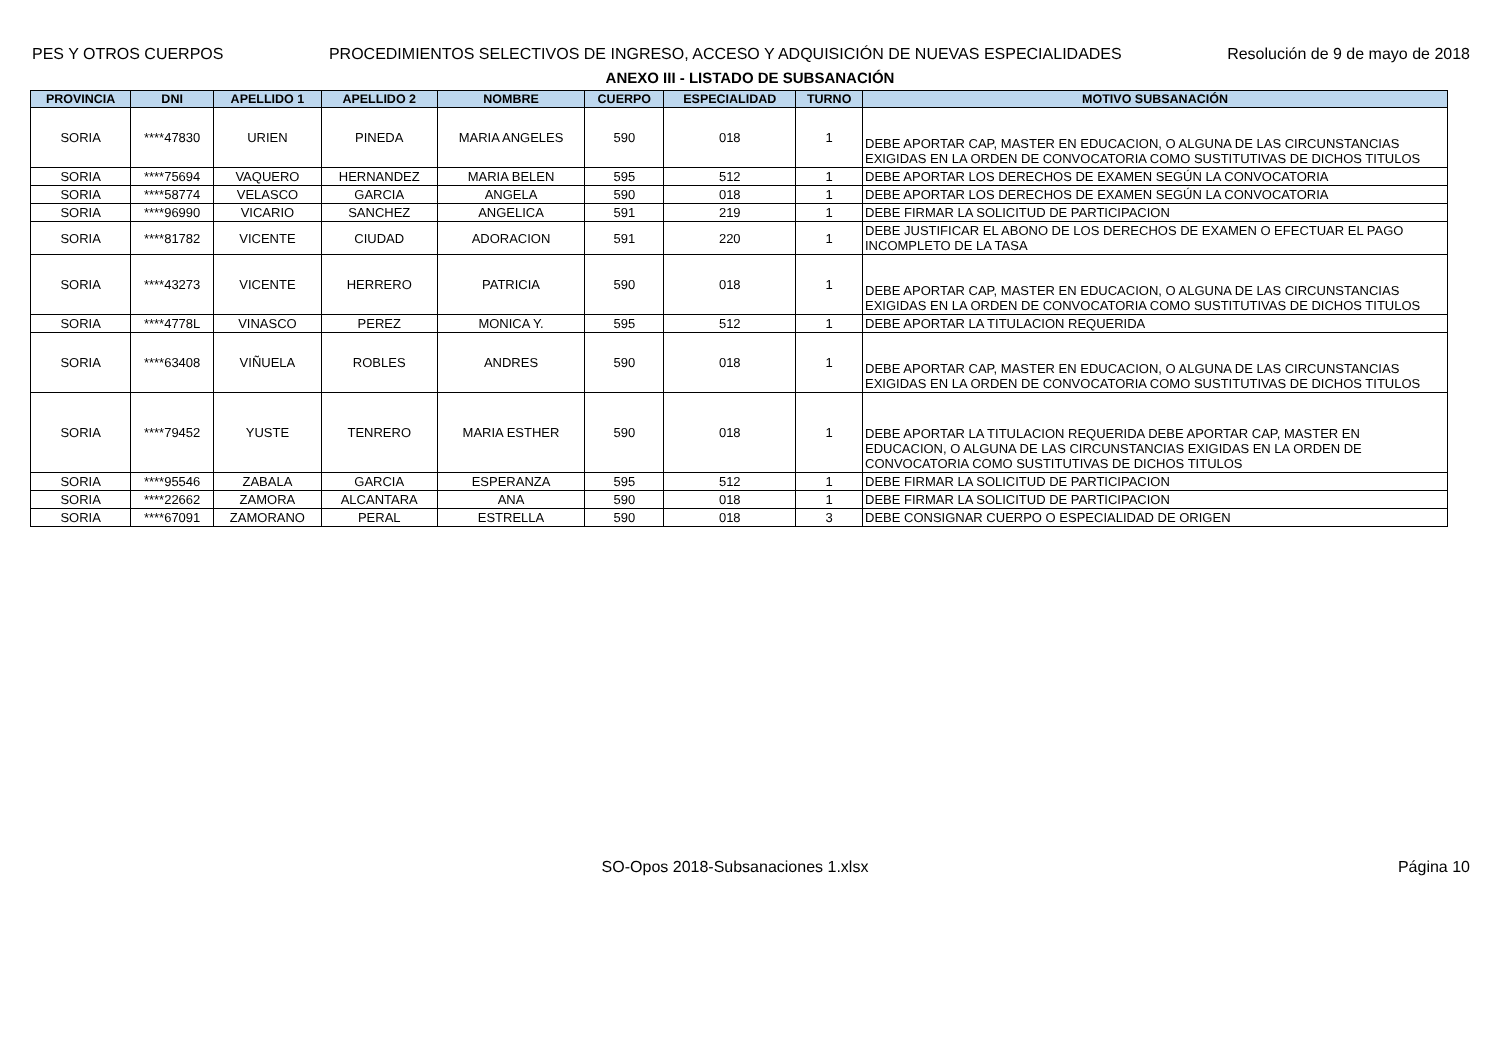PES Y OTROS CUERPOS PROCEDIMIENTOS SELECTIVOS DE INGRESO, ACCESO Y ADQUISICIÓN DE NUEVAS ESPECIALIDADES Resolución de 9 de mayo de 2018
ANEXO III - LISTADO DE SUBSANACIÓN
| PROVINCIA | DNI | APELLIDO 1 | APELLIDO 2 | NOMBRE | CUERPO | ESPECIALIDAD | TURNO | MOTIVO SUBSANACIÓN |
| --- | --- | --- | --- | --- | --- | --- | --- | --- |
| SORIA | ****47830 | URIEN | PINEDA | MARIA ANGELES | 590 | 018 | 1 | DEBE APORTAR CAP, MASTER EN EDUCACION, O ALGUNA DE LAS CIRCUNSTANCIAS EXIGIDAS EN LA ORDEN DE CONVOCATORIA COMO SUSTITUTIVAS DE DICHOS TITULOS |
| SORIA | ****75694 | VAQUERO | HERNANDEZ | MARIA BELEN | 595 | 512 | 1 | DEBE APORTAR LOS DERECHOS DE EXAMEN SEGÚN LA CONVOCATORIA |
| SORIA | ****58774 | VELASCO | GARCIA | ANGELA | 590 | 018 | 1 | DEBE APORTAR LOS DERECHOS DE EXAMEN SEGÚN LA CONVOCATORIA |
| SORIA | ****96990 | VICARIO | SANCHEZ | ANGELICA | 591 | 219 | 1 | DEBE FIRMAR LA SOLICITUD DE PARTICIPACION |
| SORIA | ****81782 | VICENTE | CIUDAD | ADORACION | 591 | 220 | 1 | DEBE JUSTIFICAR EL ABONO DE LOS DERECHOS DE EXAMEN O EFECTUAR EL PAGO INCOMPLETO DE LA TASA |
| SORIA | ****43273 | VICENTE | HERRERO | PATRICIA | 590 | 018 | 1 | DEBE APORTAR CAP, MASTER EN EDUCACION, O ALGUNA DE LAS CIRCUNSTANCIAS EXIGIDAS EN LA ORDEN DE CONVOCATORIA COMO SUSTITUTIVAS DE DICHOS TITULOS |
| SORIA | ****4778L | VINASCO | PEREZ | MONICA Y. | 595 | 512 | 1 | DEBE APORTAR LA TITULACION REQUERIDA |
| SORIA | ****63408 | VIÑUELA | ROBLES | ANDRES | 590 | 018 | 1 | DEBE APORTAR CAP, MASTER EN EDUCACION, O ALGUNA DE LAS CIRCUNSTANCIAS EXIGIDAS EN LA ORDEN DE CONVOCATORIA COMO SUSTITUTIVAS DE DICHOS TITULOS |
| SORIA | ****79452 | YUSTE | TENRERO | MARIA ESTHER | 590 | 018 | 1 | DEBE APORTAR LA TITULACION REQUERIDA DEBE APORTAR CAP, MASTER EN EDUCACION, O ALGUNA DE LAS CIRCUNSTANCIAS EXIGIDAS EN LA ORDEN DE CONVOCATORIA COMO SUSTITUTIVAS DE DICHOS TITULOS |
| SORIA | ****95546 | ZABALA | GARCIA | ESPERANZA | 595 | 512 | 1 | DEBE FIRMAR LA SOLICITUD DE PARTICIPACION |
| SORIA | ****22662 | ZAMORA | ALCANTARA | ANA | 590 | 018 | 1 | DEBE FIRMAR LA SOLICITUD DE PARTICIPACION |
| SORIA | ****67091 | ZAMORANO | PERAL | ESTRELLA | 590 | 018 | 3 | DEBE CONSIGNAR CUERPO O ESPECIALIDAD DE ORIGEN |
SO-Opos 2018-Subsanaciones 1.xlsx
Página 10